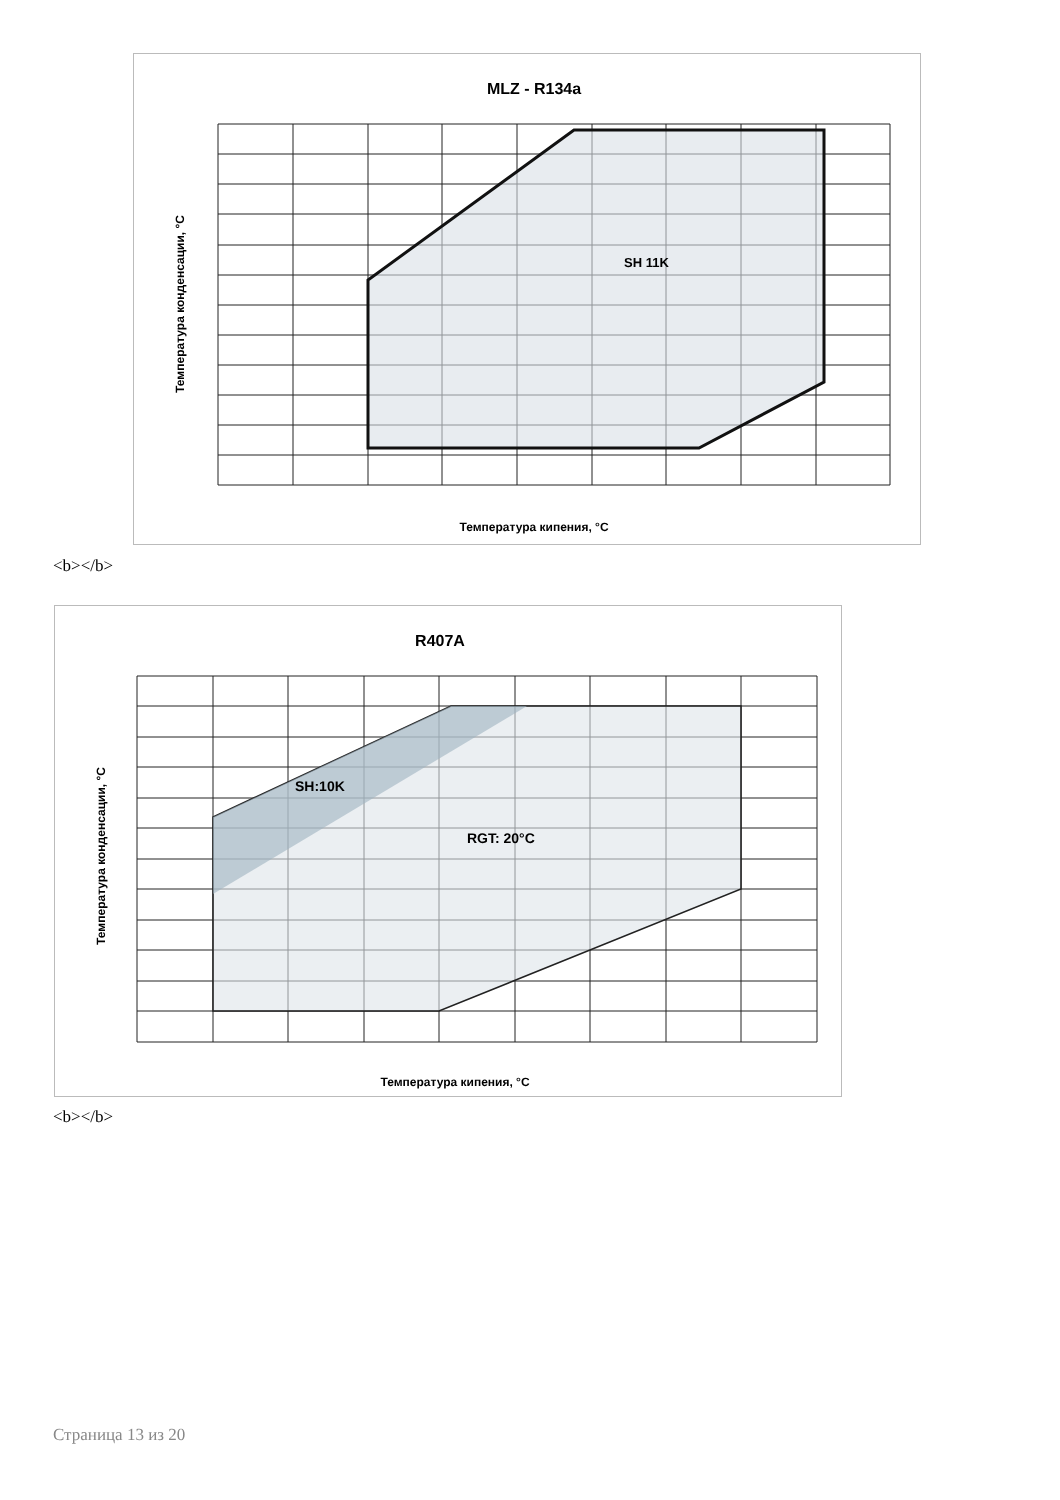MLZ - R134a
SH 11K
Температура кипения, °C
Температура конденсации, °C
<b></b>
R407A
SH:10K
RGT: 20°C
Температура кипения, °C
Температура конденсации, °C
<b></b>
Страница 13 из 20